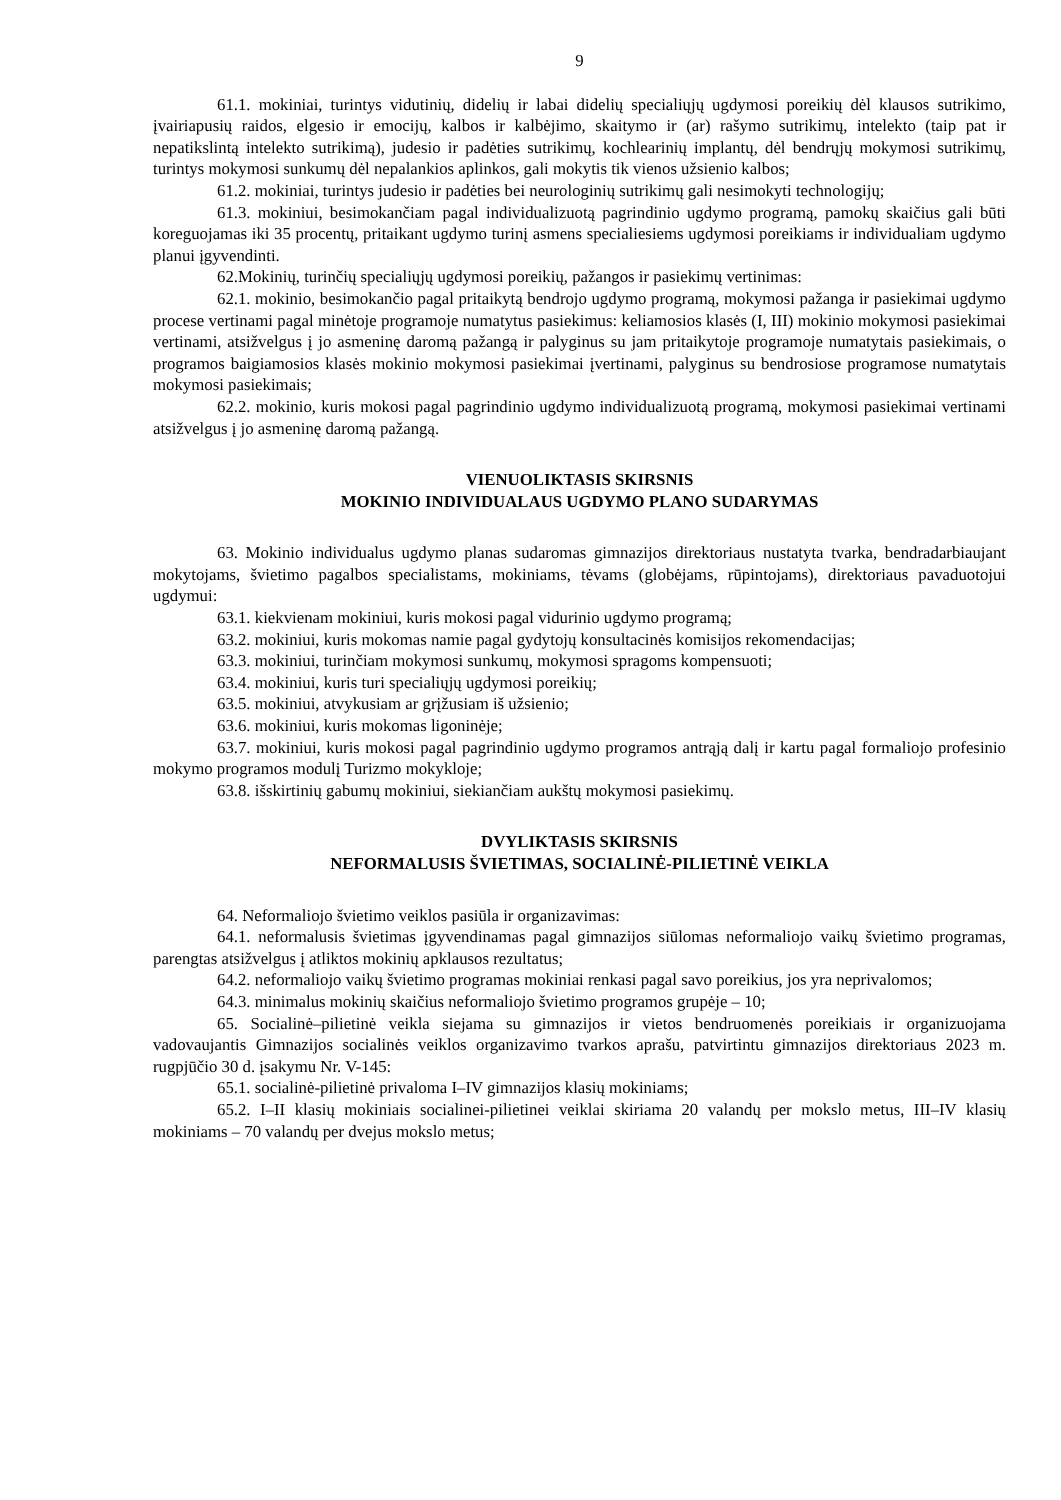9
61.1. mokiniai, turintys vidutinių, didelių ir labai didelių specialiųjų ugdymosi poreikių dėl klausos sutrikimo, įvairiapusių raidos, elgesio ir emocijų, kalbos ir kalbėjimo, skaitymo ir (ar) rašymo sutrikimų, intelekto (taip pat ir nepatikslintą intelekto sutrikimą), judesio ir padėties sutrikimų, kochlearinių implantų, dėl bendrųjų mokymosi sutrikimų, turintys mokymosi sunkumų dėl nepalankios aplinkos, gali mokytis tik vienos užsienio kalbos;
61.2. mokiniai, turintys judesio ir padėties bei neurologinių sutrikimų gali nesimokyti technologijų;
61.3. mokiniui, besimokančiam pagal individualizuotą pagrindinio ugdymo programą, pamokų skaičius gali būti koreguojamas iki 35 procentų, pritaikant ugdymo turinį asmens specialiesiems ugdymosi poreikiams ir individualiam ugdymo planui įgyvendinti.
62.Mokinių, turinčių specialiųjų ugdymosi poreikių, pažangos ir pasiekimų vertinimas:
62.1. mokinio, besimokančio pagal pritaikytą bendrojo ugdymo programą, mokymosi pažanga ir pasiekimai ugdymo procese vertinami pagal minėtoje programoje numatytus pasiekimus: keliamosios klasės (I, III) mokinio mokymosi pasiekimai vertinami, atsižvelgus į jo asmeninę daromą pažangą ir palyginus su jam pritaikytoje programoje numatytais pasiekimais, o programos baigiamosios klasės mokinio mokymosi pasiekimai įvertinami, palyginus su bendrosiose programose numatytais mokymosi pasiekimais;
62.2. mokinio, kuris mokosi pagal pagrindinio ugdymo individualizuotą programą, mokymosi pasiekimai vertinami atsižvelgus į jo asmeninę daromą pažangą.
VIENUOLIKTASIS SKIRSNIS
MOKINIO INDIVIDUALAUS UGDYMO PLANO SUDARYMAS
63. Mokinio individualus ugdymo planas sudaromas gimnazijos direktoriaus nustatyta tvarka, bendradarbiaujant mokytojams, švietimo pagalbos specialistams, mokiniams, tėvams (globėjams, rūpintojams), direktoriaus pavaduotojui ugdymui:
63.1. kiekvienam mokiniui, kuris mokosi pagal vidurinio ugdymo programą;
63.2. mokiniui, kuris mokomas namie pagal gydytojų konsultacinės komisijos rekomendacijas;
63.3. mokiniui, turinčiam mokymosi sunkumų, mokymosi spragoms kompensuoti;
63.4. mokiniui, kuris turi specialiųjų ugdymosi poreikių;
63.5. mokiniui, atvykusiam ar grįžusiam iš užsienio;
63.6. mokiniui, kuris mokomas ligoninėje;
63.7. mokiniui, kuris mokosi pagal pagrindinio ugdymo programos antrąją dalį ir kartu pagal formaliojo profesinio mokymo programos modulį Turizmo mokykloje;
63.8. išskirtinių gabumų mokiniui, siekiančiam aukštų mokymosi pasiekimų.
DVYLIKTASIS SKIRSNIS
NEFORMALUSIS ŠVIETIMAS, SOCIALINĖ-PILIETINĖ VEIKLA
64. Neformaliojo švietimo veiklos pasiūla ir organizavimas:
64.1. neformalusis švietimas įgyvendinamas pagal gimnazijos siūlomas neformaliojo vaikų švietimo programas, parengtas atsižvelgus į atliktos mokinių apklausos rezultatus;
64.2. neformaliojo vaikų švietimo programas mokiniai renkasi pagal savo poreikius, jos yra neprivalomos;
64.3. minimalus mokinių skaičius neformaliojo švietimo programos grupėje – 10;
65. Socialinė–pilietinė veikla siejama su gimnazijos ir vietos bendruomenės poreikiais ir organizuojama vadovaujantis Gimnazijos socialinės veiklos organizavimo tvarkos aprašu, patvirtintu gimnazijos direktoriaus 2023 m. rugpjūčio 30 d. įsakymu Nr. V-145:
65.1. socialinė-pilietinė privaloma I–IV gimnazijos klasių mokiniams;
65.2. I–II klasių mokiniais socialinei-pilietinei veiklai skiriama 20 valandų per mokslo metus, III–IV klasių mokiniams – 70 valandų per dvejus mokslo metus;